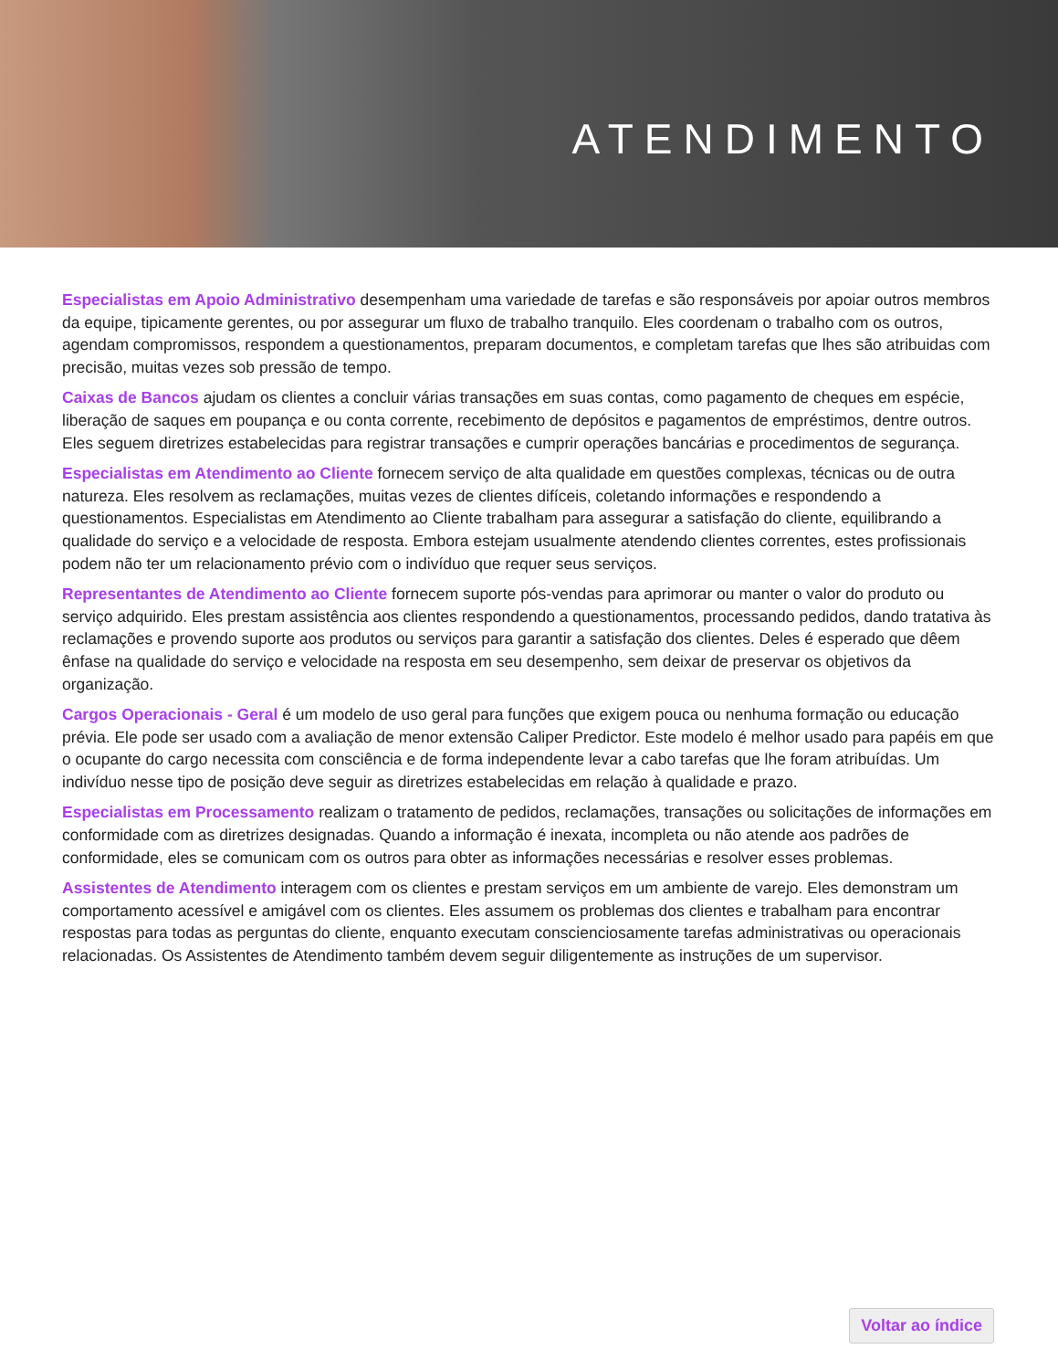ATENDIMENTO
Especialistas em Apoio Administrativo desempenham uma variedade de tarefas e são responsáveis por apoiar outros membros da equipe, tipicamente gerentes, ou por assegurar um fluxo de trabalho tranquilo. Eles coordenam o trabalho com os outros, agendam compromissos, respondem a questionamentos, preparam documentos, e completam tarefas que lhes são atribuidas com precisão, muitas vezes sob pressão de tempo.
Caixas de Bancos ajudam os clientes a concluir várias transações em suas contas, como pagamento de cheques em espécie, liberação de saques em poupança e ou conta corrente, recebimento de depósitos e pagamentos de empréstimos, dentre outros. Eles seguem diretrizes estabelecidas para registrar transações e cumprir operações bancárias e procedimentos de segurança.
Especialistas em Atendimento ao Cliente fornecem serviço de alta qualidade em questões complexas, técnicas ou de outra natureza. Eles resolvem as reclamações, muitas vezes de clientes difíceis, coletando informações e respondendo a questionamentos. Especialistas em Atendimento ao Cliente trabalham para assegurar a satisfação do cliente, equilibrando a qualidade do serviço e a velocidade de resposta. Embora estejam usualmente atendendo clientes correntes, estes profissionais podem não ter um relacionamento prévio com o indivíduo que requer seus serviços.
Representantes de Atendimento ao Cliente fornecem suporte pós-vendas para aprimorar ou manter o valor do produto ou serviço adquirido. Eles prestam assistência aos clientes respondendo a questionamentos, processando pedidos, dando tratativa às reclamações e provendo suporte aos produtos ou serviços para garantir a satisfação dos clientes. Deles é esperado que dêem ênfase na qualidade do serviço e velocidade na resposta em seu desempenho, sem deixar de preservar os objetivos da organização.
Cargos Operacionais - Geral é um modelo de uso geral para funções que exigem pouca ou nenhuma formação ou educação prévia. Ele pode ser usado com a avaliação de menor extensão Caliper Predictor. Este modelo é melhor usado para papéis em que o ocupante do cargo necessita com consciência e de forma independente levar a cabo tarefas que lhe foram atribuídas. Um indivíduo nesse tipo de posição deve seguir as diretrizes estabelecidas em relação à qualidade e prazo.
Especialistas em Processamento realizam o tratamento de pedidos, reclamações, transações ou solicitações de informações em conformidade com as diretrizes designadas. Quando a informação é inexata, incompleta ou não atende aos padrões de conformidade, eles se comunicam com os outros para obter as informações necessárias e resolver esses problemas.
Assistentes de Atendimento interagem com os clientes e prestam serviços em um ambiente de varejo. Eles demonstram um comportamento acessível e amigável com os clientes. Eles assumem os problemas dos clientes e trabalham para encontrar respostas para todas as perguntas do cliente, enquanto executam conscienciosamente tarefas administrativas ou operacionais relacionadas. Os Assistentes de Atendimento também devem seguir diligentemente as instruções de um supervisor.
Voltar ao índice